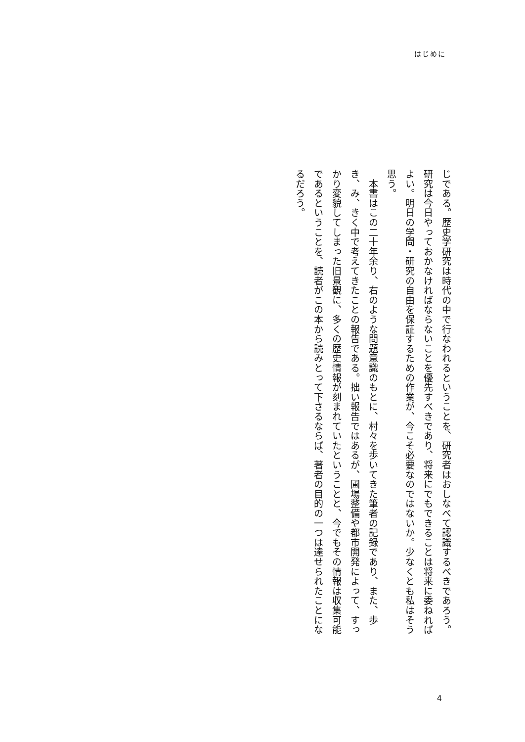はじめに
じである。歴史学研究は時代の中で行なわれるということを、研究者はおしなべて認識するべきであろう。研究は今日やっておかなければならないことを優先すべきであり、将来にでもできることは将来に委ねればよい。明日の学問・研究の自由を保証するための作業が、今こそ必要なのではないか。少なくとも私はそう思う。
　本書はこの二十年余り、右のような問題意識のもとに、村々を歩いてきた筆者の記録であり、また、歩き、み、きく中で考えてきたことの報告である。拙い報告ではあるが、圃場整備や都市開発によって、すっかり変貌してしまった旧景観に、多くの歴史情報が刻まれていたということと、今でもその情報は収集可能であるということを、読者がこの本から読みとって下さるならば、著者の目的の一つは達せられたことになるだろう。
4